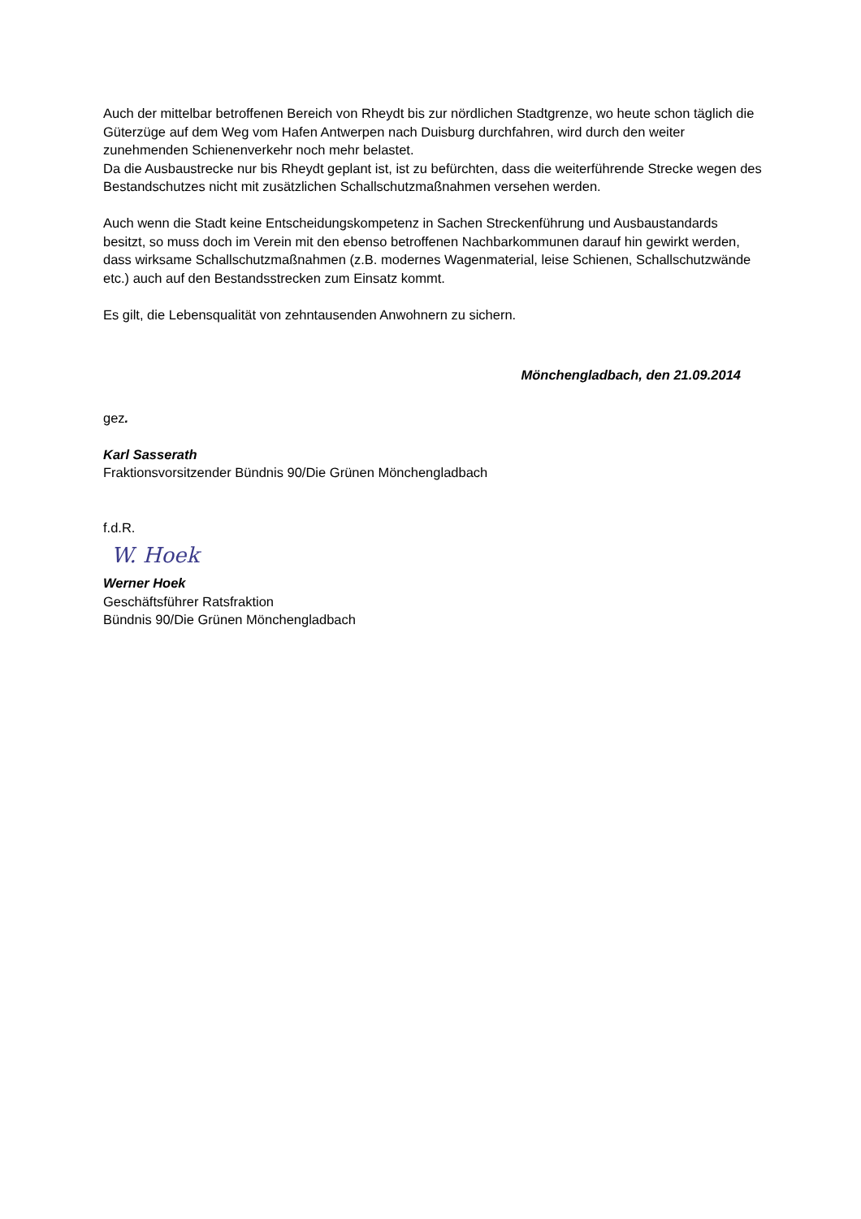Auch der mittelbar betroffenen Bereich von Rheydt bis zur nördlichen Stadtgrenze, wo heute schon täglich die Güterzüge auf dem Weg vom Hafen Antwerpen nach Duisburg durchfahren, wird durch den weiter zunehmenden Schienenverkehr noch mehr belastet.
Da die Ausbaustrecke nur bis Rheydt geplant ist, ist zu befürchten, dass die weiterführende Strecke wegen des Bestandschutzes nicht mit zusätzlichen Schallschutzmaßnahmen versehen werden.
Auch wenn die Stadt keine Entscheidungskompetenz in Sachen Streckenführung und Ausbaustandards besitzt, so muss doch im Verein mit den ebenso betroffenen Nachbarkommunen darauf hin gewirkt werden, dass wirksame Schallschutzmaßnahmen (z.B. modernes Wagenmaterial, leise Schienen, Schallschutzwände etc.) auch auf den Bestandsstrecken zum Einsatz kommt.
Es gilt, die Lebensqualität von zehntausenden Anwohnern zu sichern.
Mönchengladbach, den 21.09.2014
gez.
Karl Sasserath
Fraktionsvorsitzender Bündnis 90/Die Grünen Mönchengladbach
f.d.R.
W. Hoek
Werner Hoek
Geschäftsführer Ratsfraktion
Bündnis 90/Die Grünen Mönchengladbach